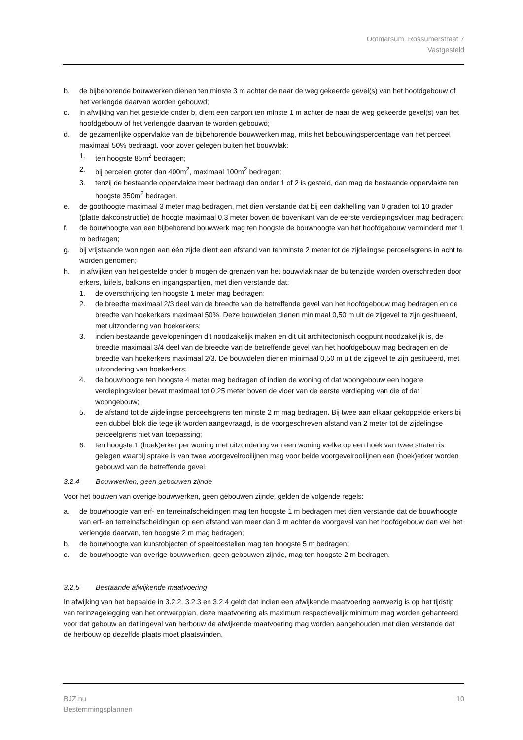Ootmarsum, Rossumerstraat 7
Vastgesteld
b. de bijbehorende bouwwerken dienen ten minste 3 m achter de naar de weg gekeerde gevel(s) van het hoofdgebouw of het verlengde daarvan worden gebouwd;
c. in afwijking van het gestelde onder b, dient een carport ten minste 1 m achter de naar de weg gekeerde gevel(s) van het hoofdgebouw of het verlengde daarvan te worden gebouwd;
d. de gezamenlijke oppervlakte van de bijbehorende bouwwerken mag, mits het bebouwingspercentage van het perceel maximaal 50% bedraagt, voor zover gelegen buiten het bouwvlak:
1. ten hoogste 85m<sup>2</sup> bedragen;
2. bij percelen groter dan 400m<sup>2</sup>, maximaal 100m<sup>2</sup> bedragen;
3. tenzij de bestaande oppervlakte meer bedraagt dan onder 1 of 2 is gesteld, dan mag de bestaande oppervlakte ten hoogste 350m<sup>2</sup> bedragen.
e. de goothoogte maximaal 3 meter mag bedragen, met dien verstande dat bij een dakhelling van 0 graden tot 10 graden (platte dakconstructie) de hoogte maximaal 0,3 meter boven de bovenkant van de eerste verdiepingsvloer mag bedragen;
f. de bouwhoogte van een bijbehorend bouwwerk mag ten hoogste de bouwhoogte van het hoofdgebouw verminderd met 1 m bedragen;
g. bij vrijstaande woningen aan één zijde dient een afstand van tenminste 2 meter tot de zijdelingse perceelsgrens in acht te worden genomen;
h. in afwijken van het gestelde onder b mogen de grenzen van het bouwvlak naar de buitenzijde worden overschreden door erkers, luifels, balkons en ingangspartijen, met dien verstande dat:
1. de overschrijding ten hoogste 1 meter mag bedragen;
2. de breedte maximaal 2/3 deel van de breedte van de betreffende gevel van het hoofdgebouw mag bedragen en de breedte van hoekerkers maximaal 50%. Deze bouwdelen dienen minimaal 0,50 m uit de zijgevel te zijn gesitueerd, met uitzondering van hoekerkers;
3. indien bestaande gevelopeningen dit noodzakelijk maken en dit uit architectonisch oogpunt noodzakelijk is, de breedte maximaal 3/4 deel van de breedte van de betreffende gevel van het hoofdgebouw mag bedragen en de breedte van hoekerkers maximaal 2/3. De bouwdelen dienen minimaal 0,50 m uit de zijgevel te zijn gesitueerd, met uitzondering van hoekerkers;
4. de bouwhoogte ten hoogste 4 meter mag bedragen of indien de woning of dat woongebouw een hogere verdiepingsvloer bevat maximaal tot 0,25 meter boven de vloer van de eerste verdieping van die of dat woongebouw;
5. de afstand tot de zijdelingse perceelsgrens ten minste 2 m mag bedragen. Bij twee aan elkaar gekoppelde erkers bij een dubbel blok die tegelijk worden aangevraagd, is de voorgeschreven afstand van 2 meter tot de zijdelingse perceelgrens niet van toepassing;
6. ten hoogste 1 (hoek)erker per woning met uitzondering van een woning welke op een hoek van twee straten is gelegen waarbij sprake is van twee voorgevelrooilijnen mag voor beide voorgevelrooilijnen een (hoek)erker worden gebouwd van de betreffende gevel.
3.2.4 Bouwwerken, geen gebouwen zijnde
Voor het bouwen van overige bouwwerken, geen gebouwen zijnde, gelden de volgende regels:
a. de bouwhoogte van erf- en terreinafscheidingen mag ten hoogste 1 m bedragen met dien verstande dat de bouwhoogte van erf- en terreinafscheidingen op een afstand van meer dan 3 m achter de voorgevel van het hoofdgebouw dan wel het verlengde daarvan, ten hoogste 2 m mag bedragen;
b. de bouwhoogte van kunstobjecten of speeltoestellen mag ten hoogste 5 m bedragen;
c. de bouwhoogte van overige bouwwerken, geen gebouwen zijnde, mag ten hoogste 2 m bedragen.
3.2.5 Bestaande afwijkende maatvoering
In afwijking van het bepaalde in 3.2.2, 3.2.3 en 3.2.4 geldt dat indien een afwijkende maatvoering aanwezig is op het tijdstip van terinzagelegging van het ontwerpplan, deze maatvoering als maximum respectievelijk minimum mag worden gehanteerd voor dat gebouw en dat ingeval van herbouw de afwijkende maatvoering mag worden aangehouden met dien verstande dat de herbouw op dezelfde plaats moet plaatsvinden.
BJZ.nu
Bestemmingsplannen 10